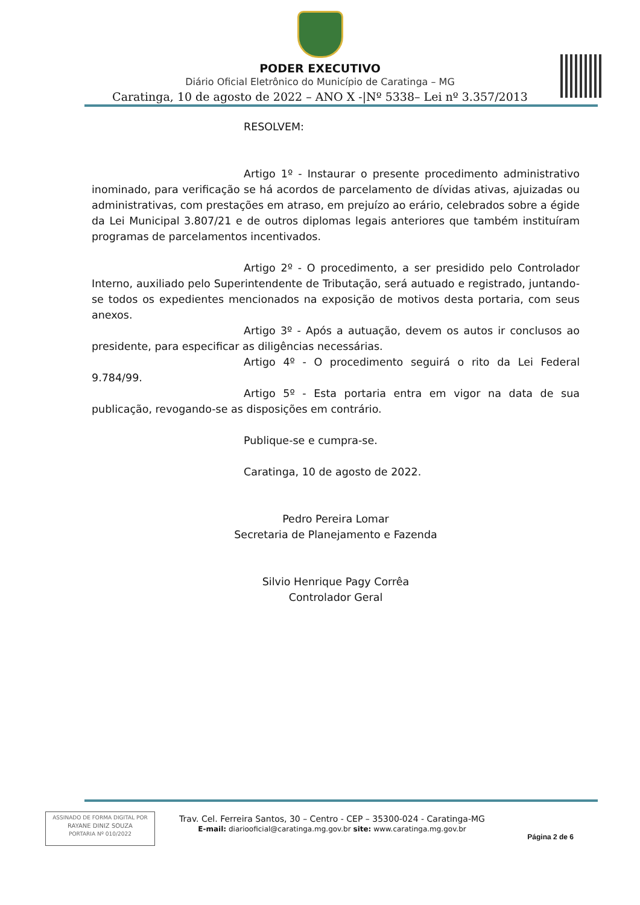PODER EXECUTIVO
Diário Oficial Eletrônico do Município de Caratinga – MG
Caratinga, 10 de agosto de 2022 – ANO X -|Nº 5338– Lei nº 3.357/2013
RESOLVEM:
Artigo 1º - Instaurar o presente procedimento administrativo inominado, para verificação se há acordos de parcelamento de dívidas ativas, ajuizadas ou administrativas, com prestações em atraso, em prejuízo ao erário, celebrados sobre a égide da Lei Municipal 3.807/21 e de outros diplomas legais anteriores que também instituíram programas de parcelamentos incentivados.
Artigo 2º - O procedimento, a ser presidido pelo Controlador Interno, auxiliado pelo Superintendente de Tributação, será autuado e registrado, juntando-se todos os expedientes mencionados na exposição de motivos desta portaria, com seus anexos.
Artigo 3º - Após a autuação, devem os autos ir conclusos ao presidente, para especificar as diligências necessárias.
Artigo 4º - O procedimento seguirá o rito da Lei Federal 9.784/99.
Artigo 5º - Esta portaria entra em vigor na data de sua publicação, revogando-se as disposições em contrário.
Publique-se e cumpra-se.
Caratinga, 10 de agosto de 2022.
Pedro Pereira Lomar
Secretaria de Planejamento e Fazenda
Silvio Henrique Pagy Corrêa
Controlador Geral
ASSINADO DE FORMA DIGITAL POR
RAYANE DINIZ SOUZA
PORTARIA Nº 010/2022
Trav. Cel. Ferreira Santos, 30 – Centro - CEP – 35300-024 - Caratinga-MG
E-mail: diariooficial@caratinga.mg.gov.br site: www.caratinga.mg.gov.br
Página 2 de 6